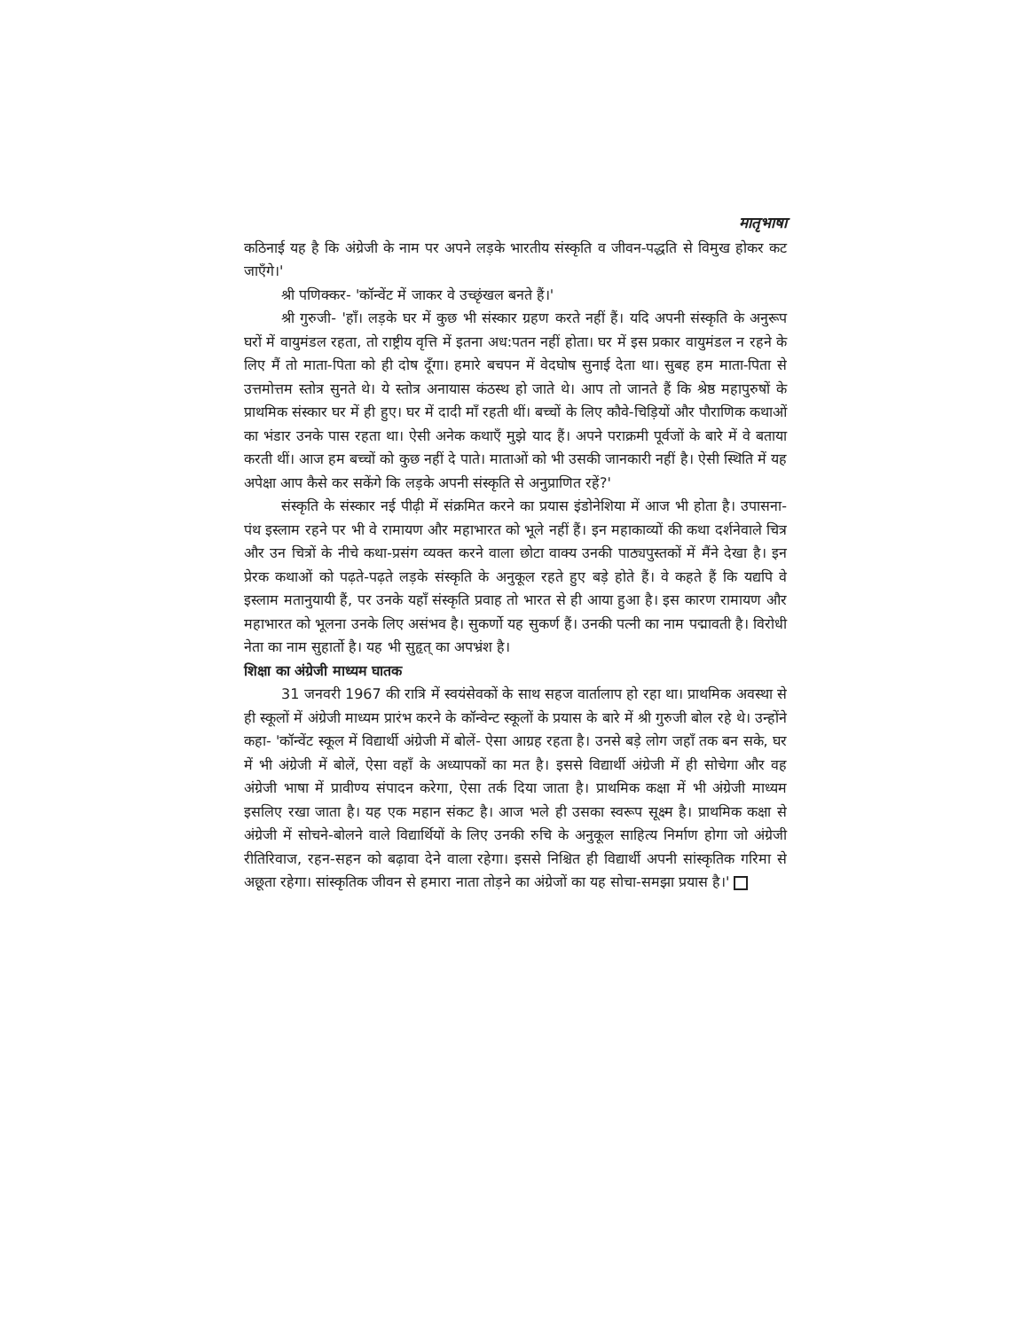मातृभाषा
कठिनाई यह है कि अंग्रेजी के नाम पर अपने लड़के भारतीय संस्कृति व जीवन-पद्धति से विमुख होकर कट जाएँगे।'
श्री पणिक्कर- 'कॉन्वेंट में जाकर वे उच्छृंखल बनते हैं।'
श्री गुरुजी- 'हाँ। लड़के घर में कुछ भी संस्कार ग्रहण करते नहीं हैं। यदि अपनी संस्कृति के अनुरूप घरों में वायुमंडल रहता, तो राष्ट्रीय वृत्ति में इतना अध:पतन नहीं होता। घर में इस प्रकार वायुमंडल न रहने के लिए मैं तो माता-पिता को ही दोष दूँगा। हमारे बचपन में वेदघोष सुनाई देता था। सुबह हम माता-पिता से उत्तमोत्तम स्तोत्र सुनते थे। ये स्तोत्र अनायास कंठस्थ हो जाते थे। आप तो जानते हैं कि श्रेष्ठ महापुरुषों के प्राथमिक संस्कार घर में ही हुए। घर में दादी माँ रहती थीं। बच्चों के लिए कौवे-चिड़ियों और पौराणिक कथाओं का भंडार उनके पास रहता था। ऐसी अनेक कथाएँ मुझे याद हैं। अपने पराक्रमी पूर्वजों के बारे में वे बताया करती थीं। आज हम बच्चों को कुछ नहीं दे पाते। माताओं को भी उसकी जानकारी नहीं है। ऐसी स्थिति में यह अपेक्षा आप कैसे कर सकेंगे कि लड़के अपनी संस्कृति से अनुप्राणित रहें?'
संस्कृति के संस्कार नई पीढ़ी में संक्रमित करने का प्रयास इंडोनेशिया में आज भी होता है। उपासना-पंथ इस्लाम रहने पर भी वे रामायण और महाभारत को भूले नहीं हैं। इन महाकाव्यों की कथा दर्शनेवाले चित्र और उन चित्रों के नीचे कथा-प्रसंग व्यक्त करने वाला छोटा वाक्य उनकी पाठ्यपुस्तकों में मैंने देखा है। इन प्रेरक कथाओं को पढ़ते-पढ़ते लड़के संस्कृति के अनुकूल रहते हुए बड़े होते हैं। वे कहते हैं कि यद्यपि वे इस्लाम मतानुयायी हैं, पर उनके यहाँ संस्कृति प्रवाह तो भारत से ही आया हुआ है। इस कारण रामायण और महाभारत को भूलना उनके लिए असंभव है। सुकर्णो यह सुकर्ण हैं। उनकी पत्नी का नाम पद्मावती है। विरोधी नेता का नाम सुहार्तो है। यह भी सुहृत् का अपभ्रंश है।
शिक्षा का अंग्रेजी माध्यम घातक
31 जनवरी 1967 की रात्रि में स्वयंसेवकों के साथ सहज वार्तालाप हो रहा था। प्राथमिक अवस्था से ही स्कूलों में अंग्रेजी माध्यम प्रारंभ करने के कॉन्वेन्ट स्कूलों के प्रयास के बारे में श्री गुरुजी बोल रहे थे। उन्होंने कहा- 'कॉन्वेंट स्कूल में विद्यार्थी अंग्रेजी में बोलें- ऐसा आग्रह रहता है। उनसे बड़े लोग जहाँ तक बन सके, घर में भी अंग्रेजी में बोलें, ऐसा वहाँ के अध्यापकों का मत है। इससे विद्यार्थी अंग्रेजी में ही सोचेगा और वह अंग्रेजी भाषा में प्रावीण्य संपादन करेगा, ऐसा तर्क दिया जाता है। प्राथमिक कक्षा में भी अंग्रेजी माध्यम इसलिए रखा जाता है। यह एक महान संकट है। आज भले ही उसका स्वरूप सूक्ष्म है। प्राथमिक कक्षा से अंग्रेजी में सोचने-बोलने वाले विद्यार्थियों के लिए उनकी रुचि के अनुकूल साहित्य निर्माण होगा जो अंग्रेजी रीतिरिवाज, रहन-सहन को बढ़ावा देने वाला रहेगा। इससे निश्चित ही विद्यार्थी अपनी सांस्कृतिक गरिमा से अछूता रहेगा। सांस्कृतिक जीवन से हमारा नाता तोड़ने का अंग्रेजों का यह सोचा-समझा प्रयास है।'